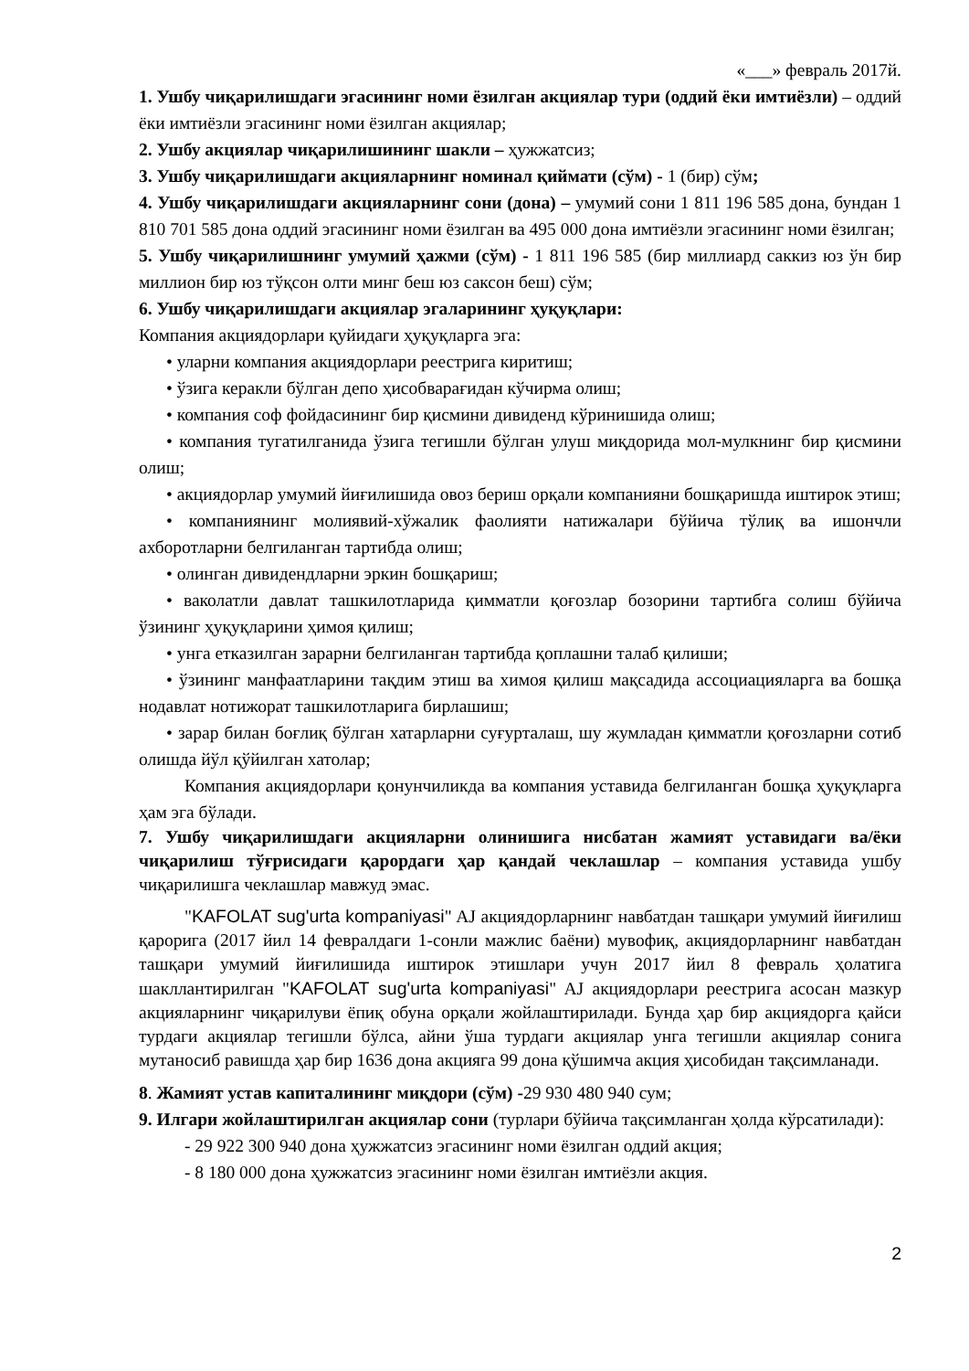«___» февраль 2017й.
1. Ушбу чиқарилишдаги эгасининг номи ёзилган акциялар тури (оддий ёки имтиёзли) – оддий ёки имтиёзли эгасининг номи ёзилган акциялар;
2. Ушбу акциялар чиқарилишининг шакли – ҳужжатсиз;
3. Ушбу чиқарилишдаги акцияларнинг номинал қиймати (сўм) - 1 (бир) сўм;
4. Ушбу чиқарилишдаги акцияларнинг сони (дона) – умумий сони 1 811 196 585 дона, бундан 1 810 701 585 дона оддий эгасининг номи ёзилган ва 495 000 дона имтиёзли эгасининг номи ёзилган;
5. Ушбу чиқарилишнинг умумий ҳажми (сўм) - 1 811 196 585 (бир миллиард саккиз юз ўн бир миллион бир юз тўқсон олти минг беш юз саксон беш) сўм;
6. Ушбу чиқарилишдаги акциялар эгаларининг ҳуқуқлари:
Компания акциядорлари қуйидаги ҳуқуқларга эга:
• уларни компания акциядорлари реестрига киритиш;
• ўзига керакли бўлган депо ҳисобварағидан кўчирма олиш;
• компания соф фойдасининг бир қисмини дивиденд кўринишида олиш;
• компания тугатилганида ўзига тегишли бўлган улуш миқдорида мол-мулкнинг бир қисмини олиш;
• акциядорлар умумий йиғилишида овоз бериш орқали компанияни бошқаришда иштирок этиш;
• компаниянинг молиявий-хўжалик фаолияти натижалари бўйича тўлиқ ва ишончли ахборотларни белгиланган тартибда олиш;
• олинган дивидендларни эркин бошқариш;
• ваколатли давлат ташкилотларида қимматли қоғозлар бозорини тартибга солиш бўйича ўзининг ҳуқуқларини ҳимоя қилиш;
• унга етказилган зарарни белгиланган тартибда қоплашни талаб қилиши;
• ўзининг манфаатларини тақдим этиш ва химоя қилиш мақсадида ассоциацияларга ва бошқа нодавлат нотижорат ташкилотларига бирлашиш;
• зарар билан боғлиқ бўлган хатарларни суғурталаш, шу жумладан қимматли қоғозларни сотиб олишда йўл қўйилган хатолар;
Компания акциядорлари қонунчиликда ва компания уставида белгиланган бошқа ҳуқуқларга ҳам эга бўлади.
7. Ушбу чиқарилишдаги акцияларни олинишига нисбатан жамият уставидаги ва/ёки чиқарилиш тўғрисидаги қарордаги ҳар қандай чеклашлар – компания уставида ушбу чиқарилишга чеклашлар мавжуд эмас.
"KAFOLAT sug'urta kompaniyasi" AJ акциядорларнинг навбатдан ташқари умумий йиғилиш қарорига (2017 йил 14 февралдаги 1-сонли мажлис баёни) мувофиқ, акциядорларнинг навбатдан ташқари умумий йиғилишида иштирок этишлари учун 2017 йил 8 февраль ҳолатига шакллантирилган "KAFOLAT sug'urta kompaniyasi" AJ акциядорлари реестрига асосан мазкур акцияларнинг чиқарилуви ёпиқ обуна орқали жойлаштирилади. Бунда ҳар бир акциядорга қайси турдаги акциялар тегишли бўлса, айни ўша турдаги акциялар унга тегишли акциялар сонига мутаносиб равишда ҳар бир 1636 дона акцияга 99 дона қўшимча акция ҳисобидан тақсимланади.
8. Жамият устав капиталининг миқдори (сўм) -29 930 480 940 сум;
9. Илгари жойлаштирилган акциялар сони (турлари бўйича тақсимланган ҳолда кўрсатилади):
- 29 922 300 940 дона ҳужжатсиз эгасининг номи ёзилган оддий акция;
- 8 180 000 дона ҳужжатсиз эгасининг номи ёзилган имтиёзли акция.
2